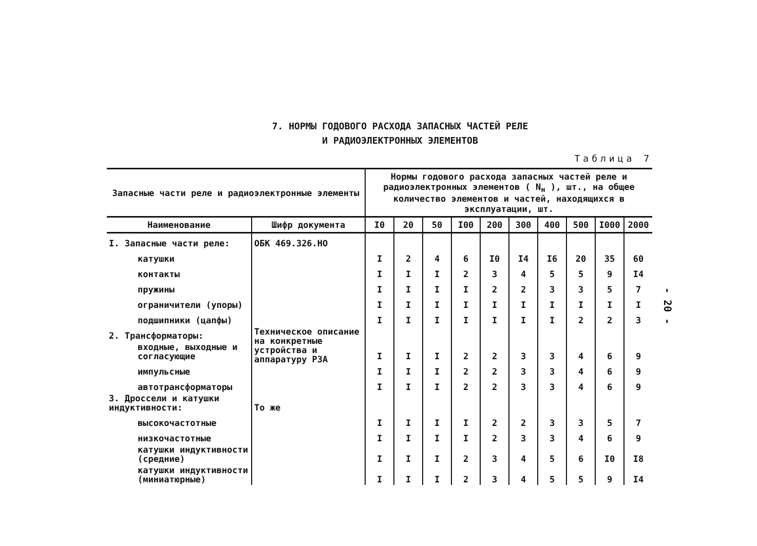7. НОРМЫ ГОДОВОГО РАСХОДА ЗАПАСНЫХ ЧАСТЕЙ РЕЛЕ
И РАДИОЭЛЕКТРОННЫХ ЭЛЕМЕНТОВ
Таблица 7
| Запасные части реле и радиоэлектронные элементы | | Нормы годового расхода запасных частей реле и радиоэлектронных элементов ( N<sub>н</sub> ), шт., на общее количество элементов и частей, находящихся в эксплуатации, шт. | | | | | | | | | |
| --- | --- | --- | --- | --- | --- | --- | --- | --- | --- | --- | --- |
| Наименование | Шифр документа | I0 | 20 | 50 | I00 | 200 | 300 | 400 | 500 | I000 | 2000 |
| I. Запасные части реле: | ОБК 469.326.НО | | | | | | | | | | |
| катушки | | I | 2 | 4 | 6 | I0 | I4 | I6 | 20 | 35 | 60 |
| контакты | | I | I | I | 2 | 3 | 4 | 5 | 5 | 9 | I4 |
| пружины | | I | I | I | I | 2 | 2 | 3 | 3 | 5 | 7 |
| ограничители (упоры) | | I | I | I | I | I | I | I | I | I | I |
| подшипники (цапфы) | | I | I | I | I | I | I | I | 2 | 2 | 3 |
| 2. Трансформаторы: | Техническое описание на конкретные устройства и аппаратуру РЗА | | | | | | | | | | |
| входные, выходные и согласующие | | I | I | I | 2 | 2 | 3 | 3 | 4 | 6 | 9 |
| импульсные | | I | I | I | 2 | 2 | 3 | 3 | 4 | 6 | 9 |
| автотрансформаторы | | I | I | I | 2 | 2 | 3 | 3 | 4 | 6 | 9 |
| 3. Дроссели и катушки индуктивности: | То же | | | | | | | | | | |
| высокочастотные | | I | I | I | I | 2 | 2 | 3 | 3 | 5 | 7 |
| низкочастотные | | I | I | I | I | 2 | 3 | 3 | 4 | 6 | 9 |
| катушки индуктивности (средние) | | I | I | I | 2 | 3 | 4 | 5 | 6 | I0 | I8 |
| катушки индуктивности (миниатюрные) | | I | I | I | 2 | 3 | 4 | 5 | 5 | 9 | I4 |
- 20 -